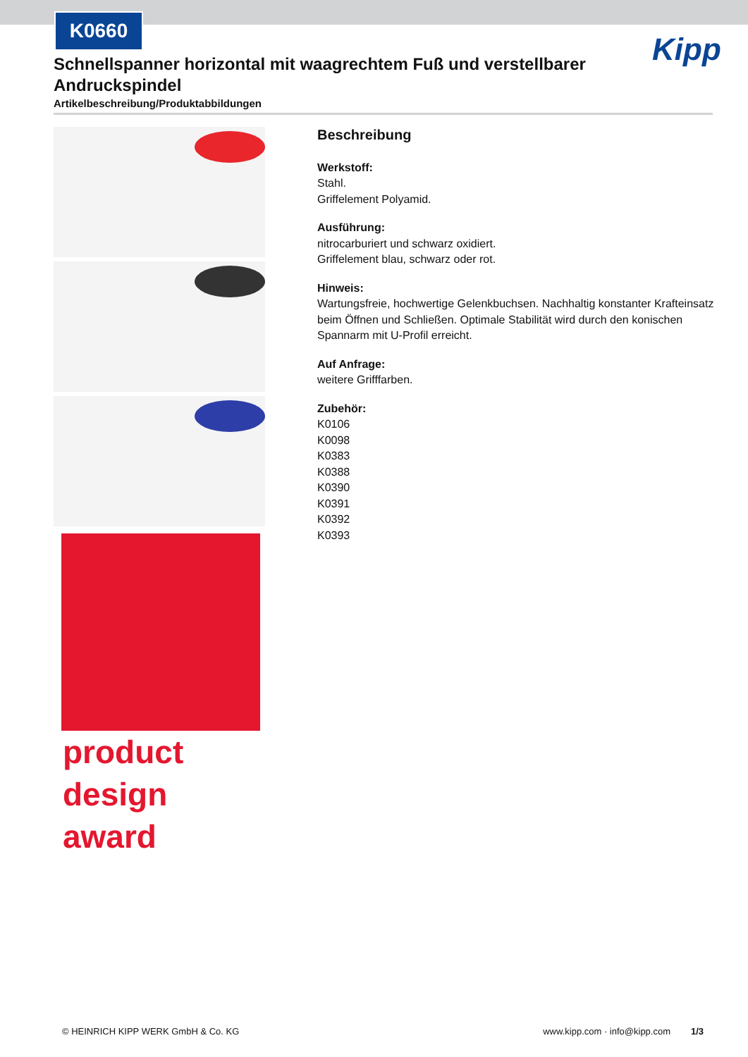K0660
Kipp
Schnellspanner horizontal mit waagrechtem Fuß und verstellbarer Andruckspindel
Artikelbeschreibung/Produktabbildungen
product
design
award
Beschreibung
Werkstoff:
Stahl.
Griffelement Polyamid.
Ausführung:
nitrocarburiert und schwarz oxidiert.
Griffelement blau, schwarz oder rot.
Hinweis:
Wartungsfreie, hochwertige Gelenkbuchsen. Nachhaltig konstanter Krafteinsatz beim Öffnen und Schließen. Optimale Stabilität wird durch den konischen Spannarm mit U-Profil erreicht.
Auf Anfrage:
weitere Grifffarben.
Zubehör:
K0106
K0098
K0383
K0388
K0390
K0391
K0392
K0393
© HEINRICH KIPP WERK GmbH & Co. KG www.kipp.com · info@kipp.com 1/3